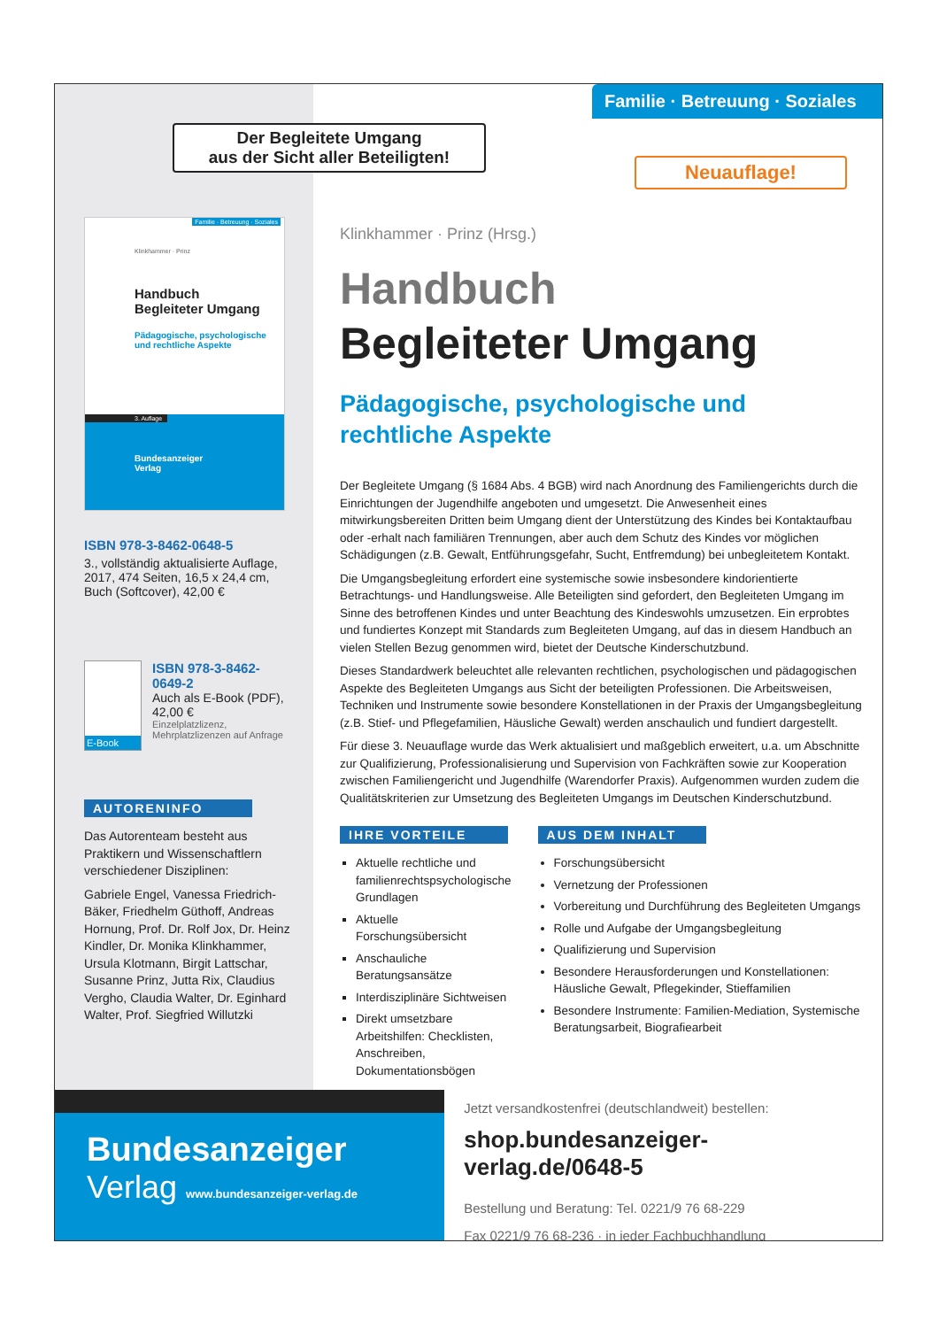Der Begleitete Umgang
aus der Sicht aller Beteiligten!
Familie · Betreuung · Soziales
Klinkhammer · Prinz
Handbuch
Begleiteter Umgang
Pädagogische, psychologische
und rechtliche Aspekte
3. Auflage
Bundesanzeiger
Verlag
ISBN 978-3-8462-0648-5
3., vollständig aktualisierte Auflage, 2017, 474 Seiten, 16,5 x 24,4 cm, Buch (Softcover), 42,00 €
E-Book
ISBN 978-3-8462-0649-2
Auch als E-Book (PDF),
42,00 €
Einzelplatzlizenz,
Mehrplatzlizenzen auf Anfrage
AUTORENINFO
Das Autorenteam besteht aus Praktikern und Wissenschaftlern verschiedener Disziplinen:
Gabriele Engel, Vanessa Friedrich-Bäker, Friedhelm Güthoff, Andreas Hornung, Prof. Dr. Rolf Jox, Dr. Heinz Kindler, Dr. Monika Klinkhammer, Ursula Klotmann, Birgit Lattschar, Susanne Prinz, Jutta Rix, Claudius Vergho, Claudia Walter, Dr. Eginhard Walter, Prof. Siegfried Willutzki
Familie · Betreuung · Soziales
Neuauflage!
Klinkhammer · Prinz (Hrsg.)
Handbuch
Begleiteter Umgang
Pädagogische, psychologische und
rechtliche Aspekte
Der Begleitete Umgang (§ 1684 Abs. 4 BGB) wird nach Anordnung des Familiengerichts durch die Einrichtungen der Jugendhilfe angeboten und umgesetzt. Die Anwesenheit eines mitwirkungsbereiten Dritten beim Umgang dient der Unterstützung des Kindes bei Kontaktaufbau oder -erhalt nach familiären Trennungen, aber auch dem Schutz des Kindes vor möglichen Schädigungen (z.B. Gewalt, Entführungsgefahr, Sucht, Entfremdung) bei unbegleitetem Kontakt.
Die Umgangsbegleitung erfordert eine systemische sowie insbesondere kindorientierte Betrachtungs- und Handlungsweise. Alle Beteiligten sind gefordert, den Begleiteten Umgang im Sinne des betroffenen Kindes und unter Beachtung des Kindeswohls umzusetzen. Ein erprobtes und fundiertes Konzept mit Standards zum Begleiteten Umgang, auf das in diesem Handbuch an vielen Stellen Bezug genommen wird, bietet der Deutsche Kinderschutzbund.
Dieses Standardwerk beleuchtet alle relevanten rechtlichen, psychologischen und pädagogischen Aspekte des Begleiteten Umgangs aus Sicht der beteiligten Professionen. Die Arbeitsweisen, Techniken und Instrumente sowie besondere Konstellationen in der Praxis der Umgangsbegleitung (z.B. Stief- und Pflegefamilien, Häusliche Gewalt) werden anschaulich und fundiert dargestellt.
Für diese 3. Neuauflage wurde das Werk aktualisiert und maßgeblich erweitert, u.a. um Abschnitte zur Qualifizierung, Professionalisierung und Supervision von Fachkräften sowie zur Kooperation zwischen Familiengericht und Jugendhilfe (Warendorfer Praxis). Aufgenommen wurden zudem die Qualitätskriterien zur Umsetzung des Begleiteten Umgangs im Deutschen Kinderschutzbund.
IHRE VORTEILE
Aktuelle rechtliche und familienrechtspsychologische Grundlagen
Aktuelle Forschungsübersicht
Anschauliche Beratungsansätze
Interdisziplinäre Sichtweisen
Direkt umsetzbare Arbeitshilfen: Checklisten, Anschreiben, Dokumentationsbögen
AUS DEM INHALT
Forschungsübersicht
Vernetzung der Professionen
Vorbereitung und Durchführung des Begleiteten Umgangs
Rolle und Aufgabe der Umgangsbegleitung
Qualifizierung und Supervision
Besondere Herausforderungen und Konstellationen: Häusliche Gewalt, Pflegekinder, Stieffamilien
Besondere Instrumente: Familien-Mediation, Systemische Beratungsarbeit, Biografiearbeit
Bundesanzeiger
Verlag www.bundesanzeiger-verlag.de
Jetzt versandkostenfrei (deutschlandweit) bestellen:
shop.bundesanzeiger-verlag.de/0648-5
Bestellung und Beratung: Tel. 0221/9 76 68-229
Fax 0221/9 76 68-236 · in jeder Fachbuchhandlung